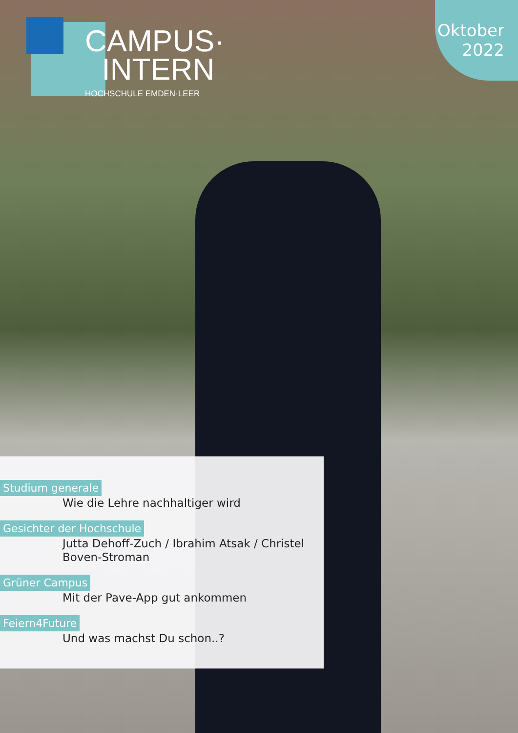Oktober
2022
CAMPUS·
INTERN
HOCHSCHULE EMDEN·LEER
Studium generale
Wie die Lehre nachhaltiger wird
Gesichter der Hochschule
Jutta Dehoff-Zuch / Ibrahim Atsak / Christel Boven-Stroman
Grüner Campus
Mit der Pave-App gut ankommen
Feiern4Future
Und was machst Du schon..?